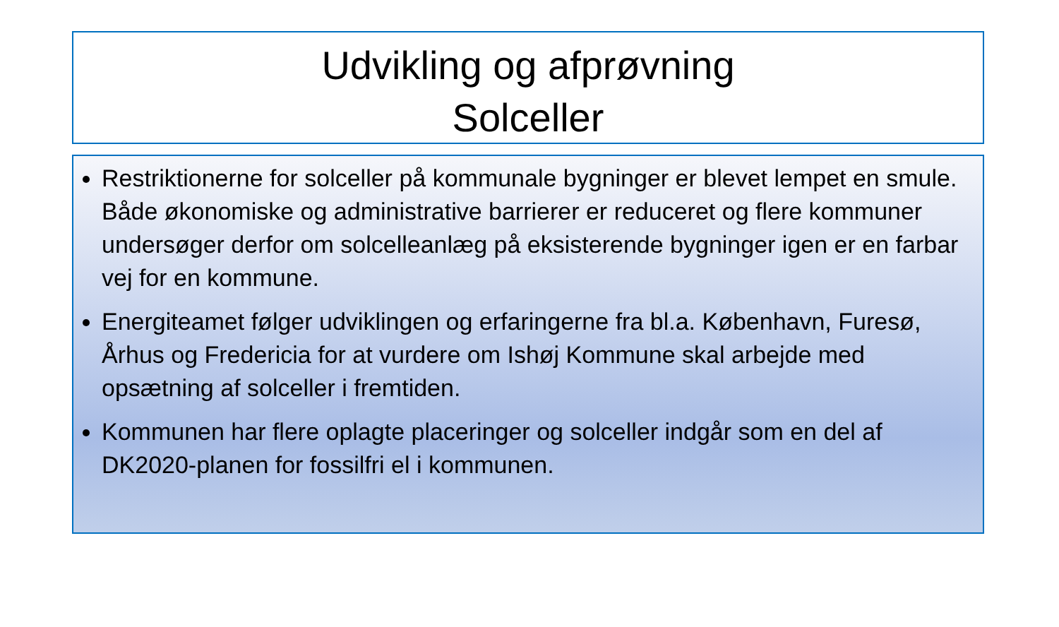Udvikling og afprøvning
Solceller
Restriktionerne for solceller på kommunale bygninger er blevet lempet en smule. Både økonomiske og administrative barrierer er reduceret og flere kommuner undersøger derfor om solcelleanlæg på eksisterende bygninger igen er en farbar vej for en kommune.
Energiteamet følger udviklingen og erfaringerne fra bl.a. København, Furesø, Århus og Fredericia for at vurdere om Ishøj Kommune skal arbejde med opsætning af solceller i fremtiden.
Kommunen har flere oplagte placeringer og solceller indgår som en del af DK2020-planen for fossilfri el i kommunen.